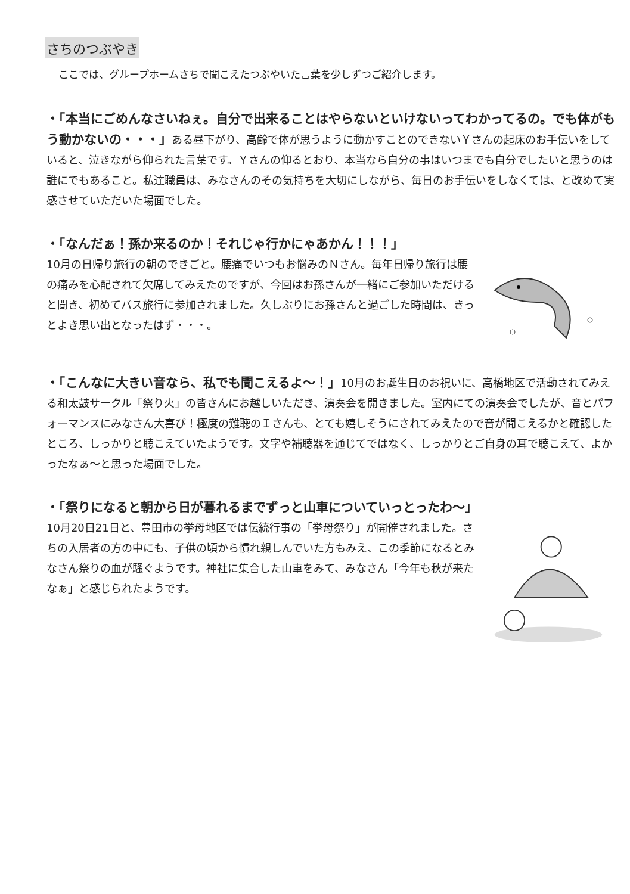さちのつぶやき
ここでは、グループホームさちで聞こえたつぶやいた言葉を少しずつご紹介します。
・「本当にごめんなさいねぇ。自分で出来ることはやらないといけないってわかってるの。でも体がもう動かないの・・・」ある昼下がり、高齢で体が思うように動かすことのできないＹさんの起床のお手伝いをしていると、泣きながら仰られた言葉です。Ｙさんの仰るとおり、本当なら自分の事はいつまでも自分でしたいと思うのは誰にでもあること。私達職員は、みなさんのその気持ちを大切にしながら、毎日のお手伝いをしなくては、と改めて実感させていただいた場面でした。
・「なんだぁ！孫か来るのか！それじゃ行かにゃあかん！！！」
10月の日帰り旅行の朝のできごと。腰痛でいつもお悩みのＮさん。毎年日帰り旅行は腰の痛みを心配されて欠席してみえたのですが、今回はお孫さんが一緒にご参加いただけると聞き、初めてバス旅行に参加されました。久しぶりにお孫さんと過ごした時間は、きっとよき思い出となったはず・・・。
・「こんなに大きい音なら、私でも聞こえるよ～！」10月のお誕生日のお祝いに、高橋地区で活動されてみえる和太鼓サークル「祭り火」の皆さんにお越しいただき、演奏会を開きました。室内にての演奏会でしたが、音とパフォーマンスにみなさん大喜び！極度の難聴のＩさんも、とても嬉しそうにされてみえたので音が聞こえるかと確認したところ、しっかりと聴こえていたようです。文字や補聴器を通じてではなく、しっかりとご自身の耳で聴こえて、よかったなぁ～と思った場面でした。
・「祭りになると朝から日が暮れるまでずっと山車についていっとったわ～」
10月20日21日と、豊田市の挙母地区では伝統行事の「挙母祭り」が開催されました。さちの入居者の方の中にも、子供の頃から慣れ親しんでいた方もみえ、この季節になるとみなさん祭りの血が騒ぐようです。神社に集合した山車をみて、みなさん「今年も秋が来たなぁ」と感じられたようです。